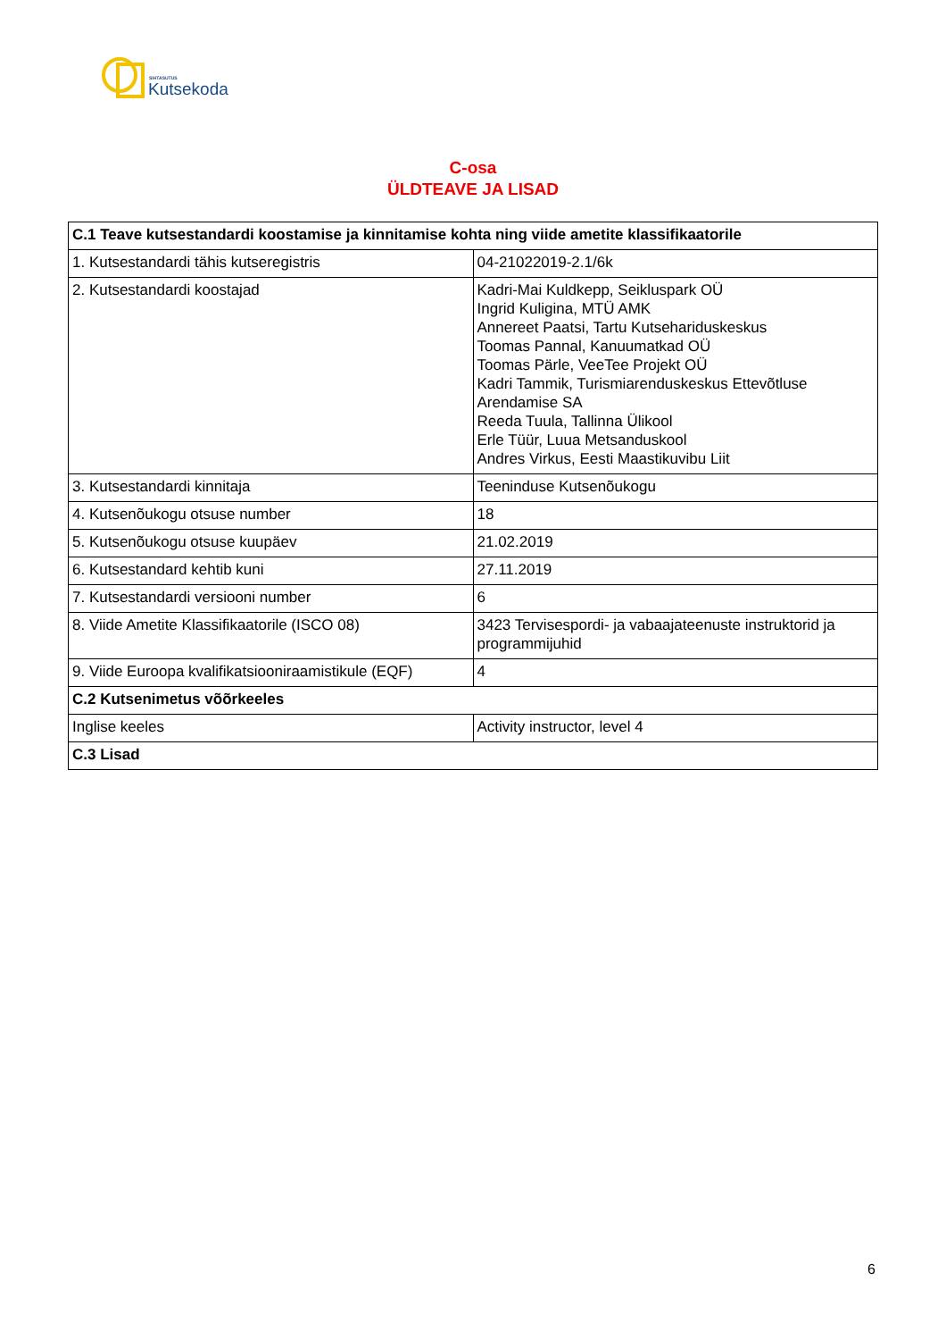SIHTASUTUS
Kutsekoda
C-osa
ÜLDTEAVE JA LISAD
| C.1 Teave kutsestandardi koostamise ja kinnitamise kohta ning viide ametite klassifikaatorile | |
| --- | --- |
| 1. Kutsestandardi tähis kutseregistris | 04-21022019-2.1/6k |
| 2. Kutsestandardi koostajad | Kadri-Mai Kuldkepp, Seikluspark OÜ Ingrid Kuligina, MTÜ AMK Annereet Paatsi, Tartu Kutsehariduskeskus Toomas Pannal, Kanuumatkad OÜ Toomas Pärle, VeeTee Projekt OÜ Kadri Tammik, Turismiarenduskeskus Ettevõtluse Arendamise SA Reeda Tuula, Tallinna Ülikool Erle Tüür, Luua Metsanduskool Andres Virkus, Eesti Maastikuvibu Liit |
| 3. Kutsestandardi kinnitaja | Teeninduse Kutsenõukogu |
| 4. Kutsenõukogu otsuse number | 18 |
| 5. Kutsenõukogu otsuse kuupäev | 21.02.2019 |
| 6. Kutsestandard kehtib kuni | 27.11.2019 |
| 7. Kutsestandardi versiooni number | 6 |
| 8. Viide Ametite Klassifikaatorile (ISCO 08) | 3423 Tervisespordi- ja vabaajateenuste instruktorid ja programmijuhid |
| 9. Viide Euroopa kvalifikatsiooniraamistikule (EQF) | 4 |
| C.2 Kutsenimetus võõrkeeles | |
| Inglise keeles | Activity instructor, level 4 |
| C.3 Lisad | |
6